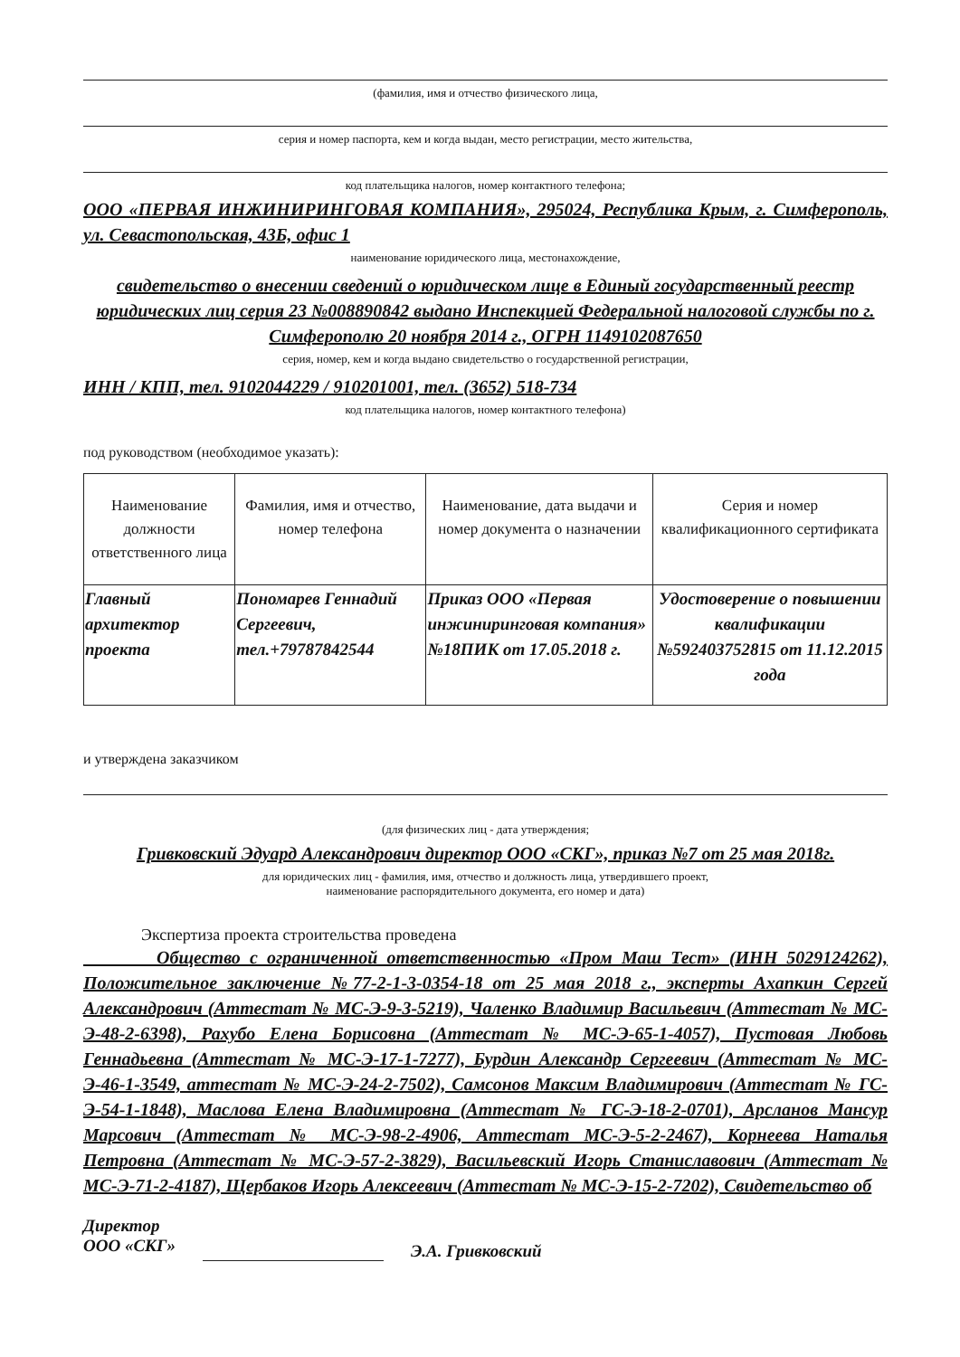(фамилия, имя и отчество физического лица,
серия и номер паспорта, кем и когда выдан, место регистрации, место жительства,
код плательщика налогов, номер контактного телефона;
ООО «ПЕРВАЯ ИНЖИНИРИНГОВАЯ КОМПАНИЯ», 295024, Республика Крым, г. Симферополь, ул. Севастопольская, 43Б, офис 1
наименование юридического лица, местонахождение,
свидетельство о внесении сведений о юридическом лице в Единый государственный реестр юридических лиц серия 23 №008890842 выдано Инспекцией Федеральной налоговой службы по г. Симферополю 20 ноября 2014 г., ОГРН 1149102087650
серия, номер, кем и когда выдано свидетельство о государственной регистрации,
ИНН / КПП, тел. 9102044229 / 910201001, тел. (3652) 518-734
код плательщика налогов, номер контактного телефона)
под руководством (необходимое указать):
| Наименование должности ответственного лица | Фамилия, имя и отчество, номер телефона | Наименование, дата выдачи и номер документа о назначении | Серия и номер квалификационного сертификата |
| --- | --- | --- | --- |
| Главный архитектор проекта | Пономарев Геннадий Сергеевич, тел.+79787842544 | Приказ ООО «Первая инжиниринговая компания» №18ПИК от 17.05.2018 г. | Удостоверение о повышении квалификации №592403752815 от 11.12.2015 года |
и утверждена заказчиком
(для физических лиц - дата утверждения;
Гривковский Эдуард Александрович директор ООО «СКГ», приказ №7 от 25 мая 2018г.
для юридических лиц - фамилия, имя, отчество и должность лица, утвердившего проект,
наименование распорядительного документа, его номер и дата)
Экспертиза проекта строительства проведена
Общество с ограниченной ответственностью «Пром Маш Тест» (ИНН 5029124262), Положительное заключение №77-2-1-3-0354-18 от 25 мая 2018 г., эксперты Ахапкин Сергей Александрович (Аттестат № МС-Э-9-3-5219), Чаленко Владимир Васильевич (Аттестат № МС-Э-48-2-6398), Рахубо Елена Борисовна (Аттестат № МС-Э-65-1-4057), Пустовая Любовь Геннадьевна (Аттестат № МС-Э-17-1-7277), Бурдин Александр Сергеевич (Аттестат № МС-Э-46-1-3549, аттестат № МС-Э-24-2-7502), Самсонов Максим Владимирович (Аттестат № ГС-Э-54-1-1848), Маслова Елена Владимировна (Аттестат № ГС-Э-18-2-0701), Арсланов Мансур Марсович (Аттестат № МС-Э-98-2-4906, Аттестат МС-Э-5-2-2467), Корнеева Наталья Петровна (Аттестат № МС-Э-57-2-3829), Васильевский Игорь Станиславович (Аттестат № МС-Э-71-2-4187), Щербаков Игорь Алексеевич (Аттестат № МС-Э-15-2-7202), Свидетельство об
Директор
ООО «СКГ» Э.А. Гривковский